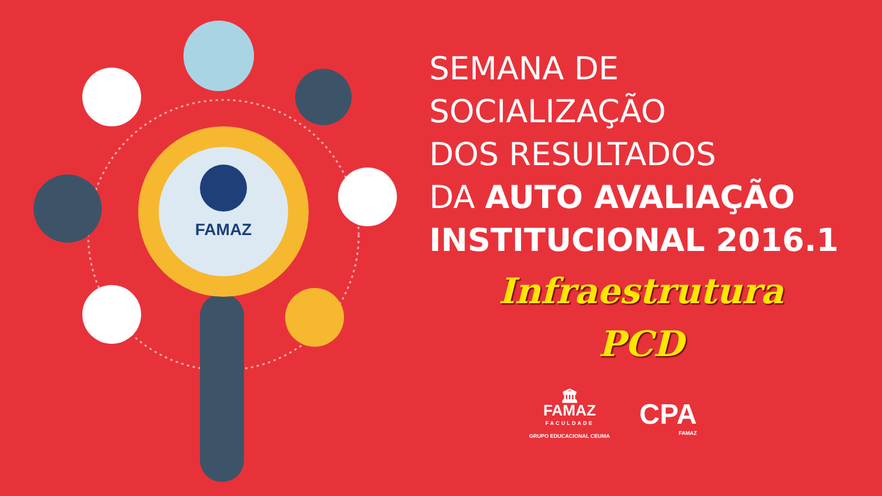FAMAZ
SEMANA DE
SOCIALIZAÇÃO
DOS RESULTADOS
DA AUTO AVALIAÇÃO
INSTITUCIONAL 2016.1
Infraestrutura
PCD
🏛
FAMAZ
FACULDADE
GRUPO EDUCACIONAL CEUMA
CPA
FAMAZ